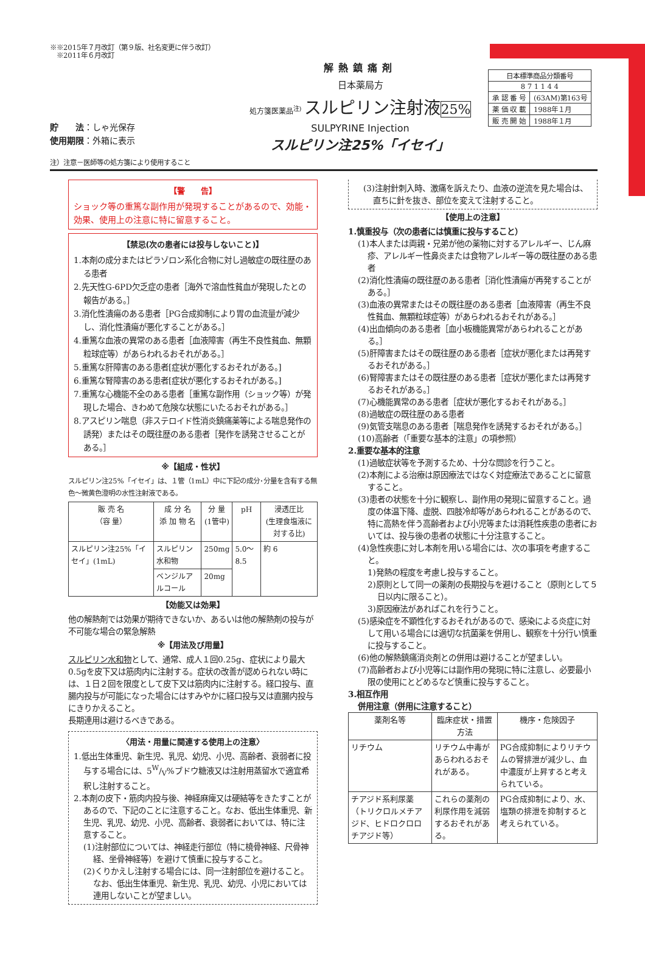※※2015年７月改訂（第９版、社名変更に伴う改訂）
　※2011年６月改訂
貯　　法：しゃ光保存
使用期限：外箱に表示
解熱鎮痛剤
日本薬局方
処方箋医薬品<sup>注)</sup> スルピリン注射液 25%
SULPYRINE Injection
スルピリン注25%「イセイ」
| 日本標準商品分類番号 | |
| 8 7 1 1 4 4 | |
| 承 認 番 号 | (63AM)第163号 |
| 薬 価 収 載 | 1988年１月 |
| 販 売 開 始 | 1988年１月 |
注）注意－医師等の処方箋により使用すること
【警　　告】
ショック等の重篤な副作用が発現することがあるので、効能・効果、使用上の注意に特に留意すること。
【禁忌(次の患者には投与しないこと)】
1.本剤の成分またはピラゾロン系化合物に対し過敏症の既往歴のある患者
2.先天性G-6PD欠乏症の患者［海外で溶血性貧血が発現したとの報告がある。］
3.消化性潰瘍のある患者［PG合成抑制により胃の血流量が減少し、消化性潰瘍が悪化することがある。］
4.重篤な血液の異常のある患者［血液障害（再生不良性貧血、無顆粒球症等）があらわれるおそれがある。］
5.重篤な肝障害のある患者[症状が悪化するおそれがある。]
6.重篤な腎障害のある患者[症状が悪化するおそれがある。]
7.重篤な心機能不全のある患者［重篤な副作用（ショック等）が発現した場合、きわめて危険な状態にいたるおそれがある。］
8.アスピリン喘息（非ステロイド性消炎鎮痛薬等による喘息発作の誘発）またはその既往歴のある患者［発作を誘発させることがある。］
※【組成・性状】
スルピリン注25%「イセイ」は、１管（1mL）中に下記の成分･分量を含有する無色～微黄色澄明の水性注射液である。
| 販 売 名 （容 量） | 成 分 名 添 加 物 名 | 分 量 (1管中) | pH | 浸透圧比 (生理食塩液に対する比) |
| --- | --- | --- | --- | --- |
| スルピリン注25%「イセイ」(1mL) | スルピリン水和物 | 250mg | 5.0～8.5 | 約 6 |
| | ベンジルアルコール | 20mg | | |
【効能又は効果】
他の解熱剤では効果が期待できないか、あるいは他の解熱剤の投与が不可能な場合の緊急解熱
※【用法及び用量】
スルピリン水和物として、通常、成人１回0.25g、症状により最大0.5gを皮下又は筋肉内に注射する。症状の改善が認められない時には、１日２回を限度として皮下又は筋肉内に注射する。経口投与、直腸内投与が可能になった場合にはすみやかに経口投与又は直腸内投与にきりかえること。
長期連用は避けるべきである。
〈用法・用量に関連する使用上の注意〉
1.低出生体重児、新生児、乳児、幼児、小児、高齢者、衰弱者に投与する場合には、5W/V%ブドウ糖液又は注射用蒸留水で適宜希釈し注射すること。
2.本剤の皮下・筋肉内投与後、神経麻痺又は硬結等をきたすことがあるので、下記のことに注意すること。なお、低出生体重児、新生児、乳児、幼児、小児、高齢者、衰弱者においては、特に注意すること。
(1)注射部位については、神経走行部位（特に橈骨神経、尺骨神経、坐骨神経等）を避けて慎重に投与すること。
(2)くりかえし注射する場合には、同一注射部位を避けること。なお、低出生体重児、新生児、乳児、幼児、小児においては連用しないことが望ましい。
(3)注射針刺入時、激痛を訴えたり、血液の逆流を見た場合は、直ちに針を抜き、部位を変えて注射すること。
【使用上の注意】
1.慎重投与（次の患者には慎重に投与すること）
(1)本人または両親・兄弟が他の薬物に対するアレルギー、じん麻疹、アレルギー性鼻炎または食物アレルギー等の既往歴のある患者
(2)消化性潰瘍の既往歴のある患者［消化性潰瘍が再発することがある。］
(3)血液の異常またはその既往歴のある患者［血液障害（再生不良性貧血、無顆粒球症等）があらわれるおそれがある。］
(4)出血傾向のある患者［血小板機能異常があらわれることがある。］
(5)肝障害またはその既往歴のある患者［症状が悪化または再発するおそれがある。］
(6)腎障害またはその既往歴のある患者［症状が悪化または再発するおそれがある。］
(7)心機能異常のある患者［症状が悪化するおそれがある。］
(8)過敏症の既往歴のある患者
(9)気管支喘息のある患者［喘息発作を誘発するおそれがある。］
(10)高齢者（「重要な基本的注意」の項参照）
2.重要な基本的注意
(1)過敏症状等を予測するため、十分な問診を行うこと。
(2)本剤による治療は原因療法ではなく対症療法であることに留意すること。
(3)患者の状態を十分に観察し、副作用の発現に留意すること。過度の体温下降、虚脱、四肢冷却等があらわれることがあるので、特に高熱を伴う高齢者および小児等または消耗性疾患の患者においては、投与後の患者の状態に十分注意すること。
(4)急性疾患に対し本剤を用いる場合には、次の事項を考慮すること。
1)発熱の程度を考慮し投与すること。
2)原則として同一の薬剤の長期投与を避けること（原則として５日以内に限ること）。
3)原因療法があればこれを行うこと。
(5)感染症を不顕性化するおそれがあるので、感染による炎症に対して用いる場合には適切な抗菌薬を併用し、観察を十分行い慎重に投与すること。
(6)他の解熱鎮痛消炎剤との併用は避けることが望ましい。
(7)高齢者および小児等には副作用の発現に特に注意し、必要最小限の使用にとどめるなど慎重に投与すること。
3.相互作用
併用注意（併用に注意すること）
| 薬剤名等 | 臨床症状・措置方法 | 機序・危険因子 |
| --- | --- | --- |
| リチウム | リチウム中毒があらわれるおそれがある。 | PG合成抑制によりリチウムの腎排泄が減少し、血中濃度が上昇すると考えられている。 |
| チアジド系利尿薬（トリクロルメチアジド、ヒドロクロロチアジド等） | これらの薬剤の利尿作用を減弱するおそれがある。 | PG合成抑制により、水、塩類の排泄を抑制すると考えられている。 |